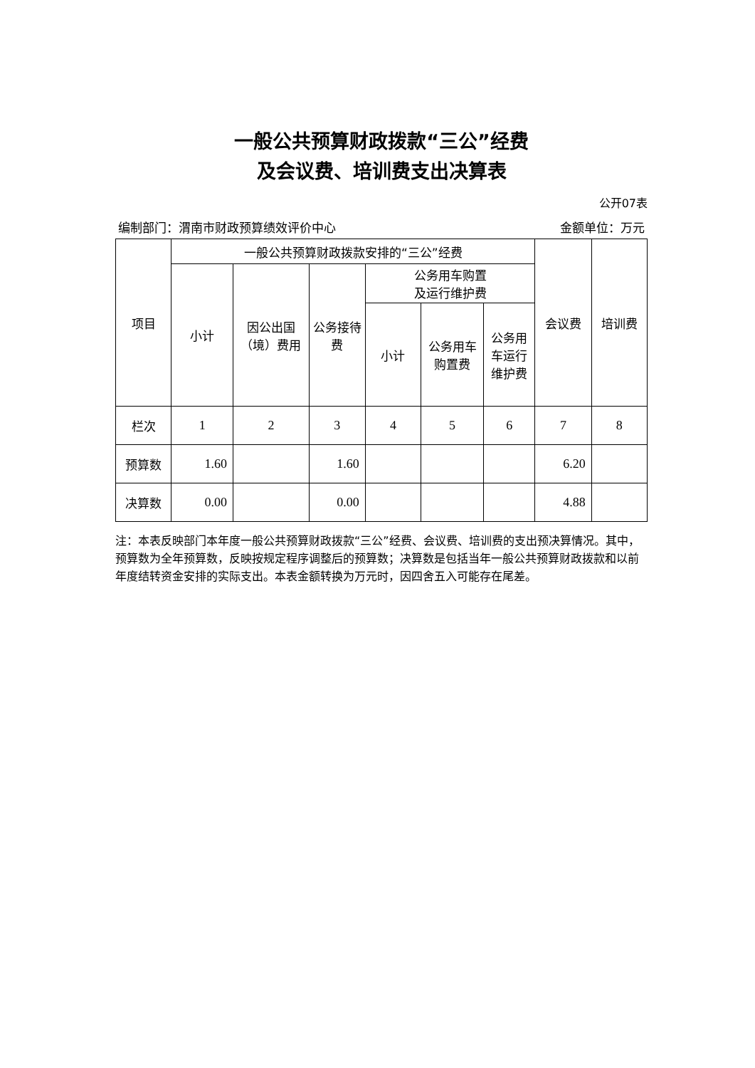一般公共预算财政拨款“三公”经费
及会议费、培训费支出决算表
公开07表
编制部门：渭南市财政预算绩效评价中心 金额单位：万元
| 项目 | 一般公共预算财政拨款安排的“三公”经费 | | | | | | 会议费 | 培训费 |
| --- | --- | --- | --- | --- | --- | --- | --- | --- |
| | 小计 | 因公出国（境）费用 | 公务接待费 | 公务用车购置 及运行维护费 | | | | |
| | | | | 小计 | 公务用车购置费 | 公务用车运行维护费 | | |
| 栏次 | 1 | 2 | 3 | 4 | 5 | 6 | 7 | 8 |
| 预算数 | 1.60 | | 1.60 | | | | 6.20 | |
| 决算数 | 0.00 | | 0.00 | | | | 4.88 | |
注：本表反映部门本年度一般公共预算财政拨款“三公”经费、会议费、培训费的支出预决算情况。其中，预算数为全年预算数，反映按规定程序调整后的预算数；决算数是包括当年一般公共预算财政拨款和以前年度结转资金安排的实际支出。本表金额转换为万元时，因四舍五入可能存在尾差。